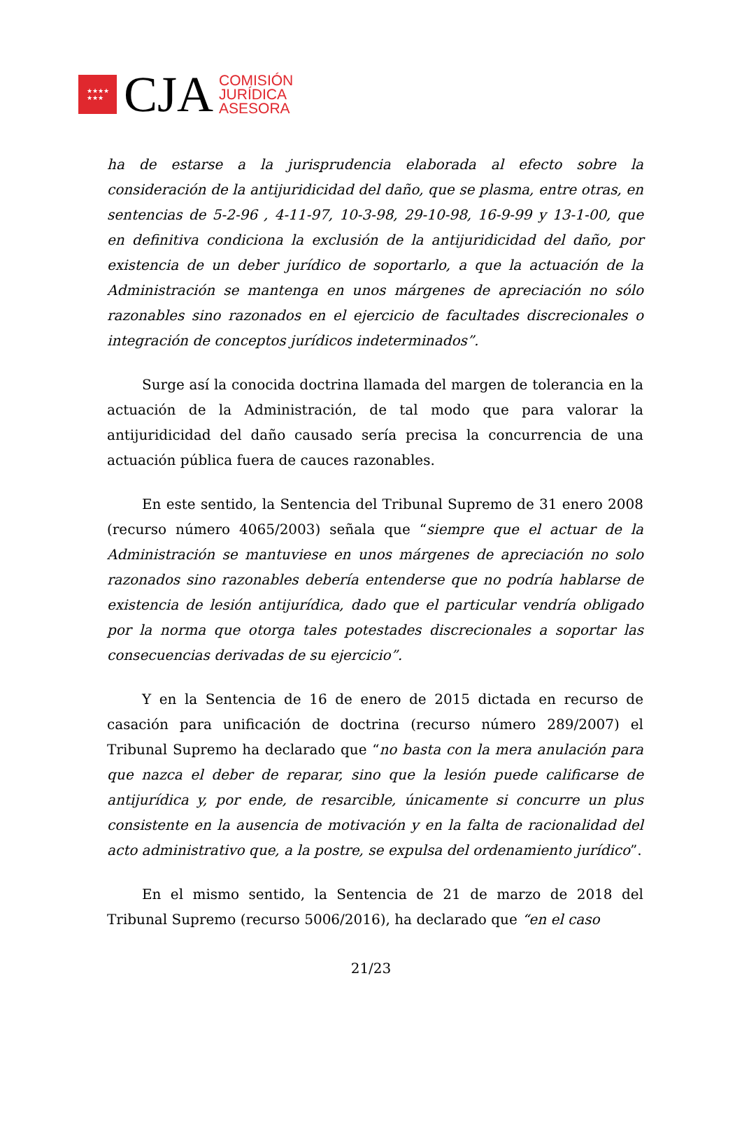★★★★
★★★
CJA
COMISIÓN
JURÍDICA
ASESORA
ha de estarse a la jurisprudencia elaborada al efecto sobre la consideración de la antijuridicidad del daño, que se plasma, entre otras, en sentencias de 5-2-96 , 4-11-97, 10-3-98, 29-10-98, 16-9-99 y 13-1-00, que en definitiva condiciona la exclusión de la antijuridicidad del daño, por existencia de un deber jurídico de soportarlo, a que la actuación de la Administración se mantenga en unos márgenes de apreciación no sólo razonables sino razonados en el ejercicio de facultades discrecionales o integración de conceptos jurídicos indeterminados”.
Surge así la conocida doctrina llamada del margen de tolerancia en la actuación de la Administración, de tal modo que para valorar la antijuridicidad del daño causado sería precisa la concurrencia de una actuación pública fuera de cauces razonables.
En este sentido, la Sentencia del Tribunal Supremo de 31 enero 2008 (recurso número 4065/2003) señala que “siempre que el actuar de la Administración se mantuviese en unos márgenes de apreciación no solo razonados sino razonables debería entenderse que no podría hablarse de existencia de lesión antijurídica, dado que el particular vendría obligado por la norma que otorga tales potestades discrecionales a soportar las consecuencias derivadas de su ejercicio”.
Y en la Sentencia de 16 de enero de 2015 dictada en recurso de casación para unificación de doctrina (recurso número 289/2007) el Tribunal Supremo ha declarado que “no basta con la mera anulación para que nazca el deber de reparar, sino que la lesión puede calificarse de antijurídica y, por ende, de resarcible, únicamente si concurre un plus consistente en la ausencia de motivación y en la falta de racionalidad del acto administrativo que, a la postre, se expulsa del ordenamiento jurídico”.
En el mismo sentido, la Sentencia de 21 de marzo de 2018 del Tribunal Supremo (recurso 5006/2016), ha declarado que “en el caso
21/23